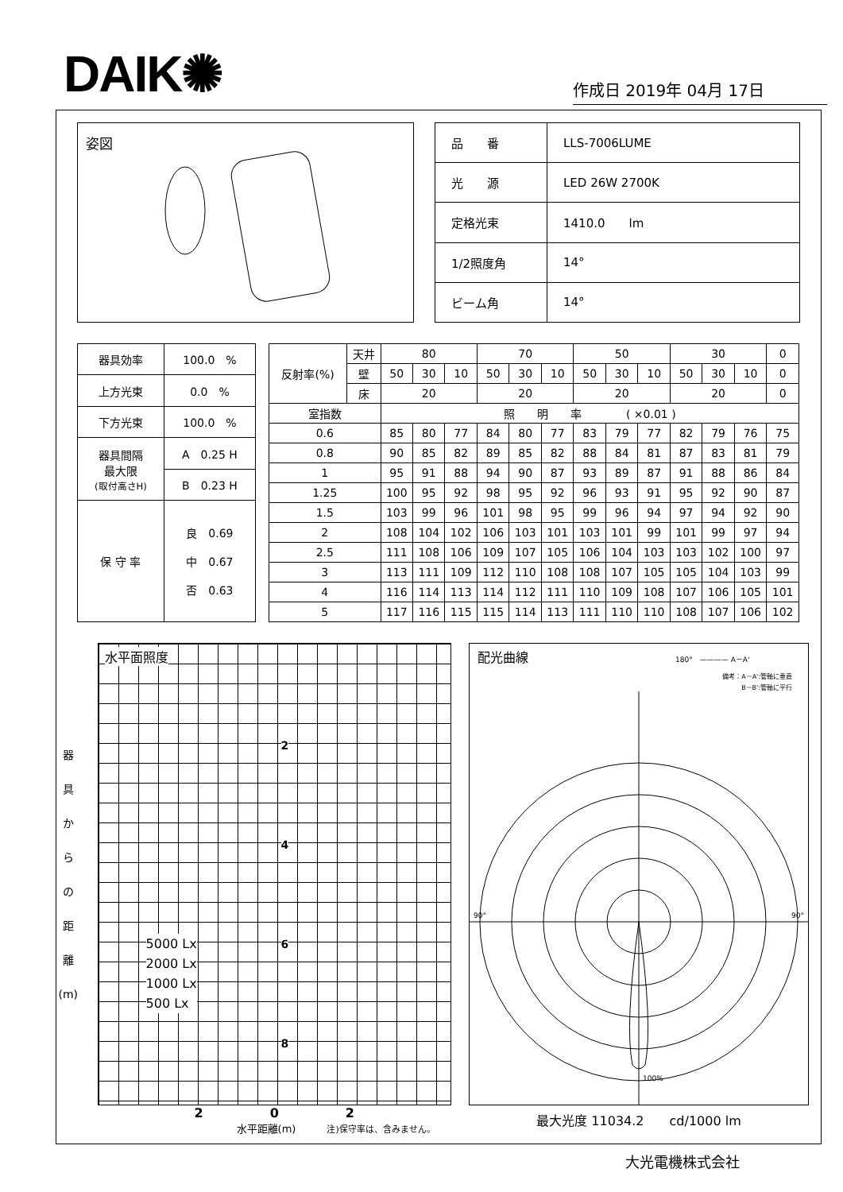DAIK✺
作成日 2019年 04月 17日
姿図
| 品 番 | LLS-7006LUME |
| 光 源 | LED 26W 2700K |
| 定格光束 | 1410.0 lm |
| 1/2照度角 | 14° |
| ビーム角 | 14° |
| 器具効率 | 100.0 % |
| 上方光束 | 0.0 % |
| 下方光束 | 100.0 % |
| 器具間隔 最大限 (取付高さH) | A 0.25 H |
| | B 0.23 H |
| 保 守 率 | 良 0.69 中 0.67 否 0.63 |
| 反射率(%) | 天井 | 80 | | | 70 | | | 50 | | | 30 | | | 0 |
| | 壁 | 50 | 30 | 10 | 50 | 30 | 10 | 50 | 30 | 10 | 50 | 30 | 10 | 0 |
| | 床 | 20 | | | 20 | | | 20 | | | 20 | | | 0 |
| 室指数 | | 照 明 率 ( ×0.01 ) | | | | | | | | | | | | |
| 0.6 | | 85 | 80 | 77 | 84 | 80 | 77 | 83 | 79 | 77 | 82 | 79 | 76 | 75 |
| 0.8 | | 90 | 85 | 82 | 89 | 85 | 82 | 88 | 84 | 81 | 87 | 83 | 81 | 79 |
| 1 | | 95 | 91 | 88 | 94 | 90 | 87 | 93 | 89 | 87 | 91 | 88 | 86 | 84 |
| 1.25 | | 100 | 95 | 92 | 98 | 95 | 92 | 96 | 93 | 91 | 95 | 92 | 90 | 87 |
| 1.5 | | 103 | 99 | 96 | 101 | 98 | 95 | 99 | 96 | 94 | 97 | 94 | 92 | 90 |
| 2 | | 108 | 104 | 102 | 106 | 103 | 101 | 103 | 101 | 99 | 101 | 99 | 97 | 94 |
| 2.5 | | 111 | 108 | 106 | 109 | 107 | 105 | 106 | 104 | 103 | 103 | 102 | 100 | 97 |
| 3 | | 113 | 111 | 109 | 112 | 110 | 108 | 108 | 107 | 105 | 105 | 104 | 103 | 99 |
| 4 | | 116 | 114 | 113 | 114 | 112 | 111 | 110 | 109 | 108 | 107 | 106 | 105 | 101 |
| 5 | | 117 | 116 | 115 | 115 | 114 | 113 | 111 | 110 | 110 | 108 | 107 | 106 | 102 |
器
具
か
ら
の
距
離
(m)
水平面照度
5000 Lx
2000 Lx
1000 Lx
500 Lx
2
4
6
8
2 0 2
水平距離(m)　　　注)保守率は、含みません。
配光曲線 180°　———— A－A'
備考：A－A':管軸に垂直
B－B':管軸に平行
90°
90°
100%
最大光度 11034.2　　cd/1000 lm
大光電機株式会社